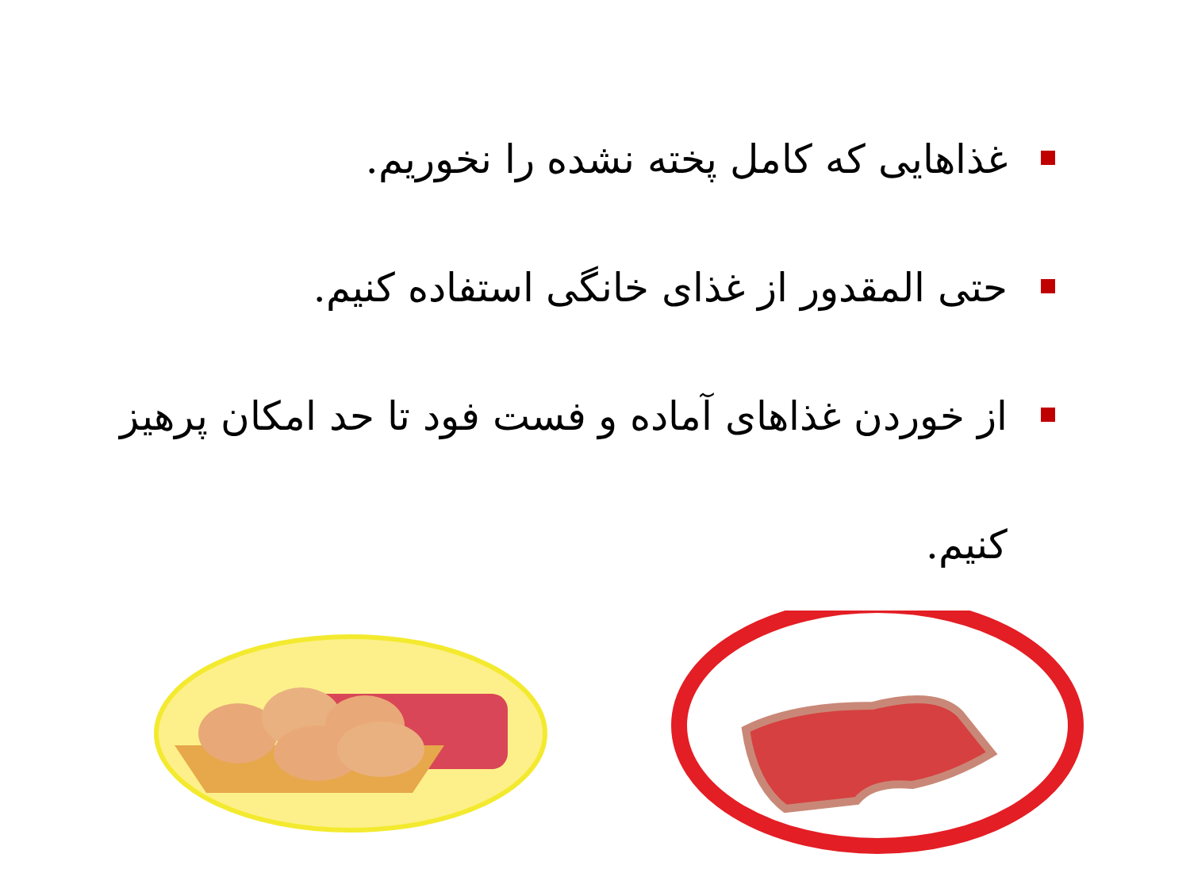غذاهایی که کامل پخته نشده را نخوریم.
حتی المقدور از غذای خانگی استفاده کنیم.
از خوردن غذاهای آماده و فست فود تا حد امکان پرهیز کنیم.